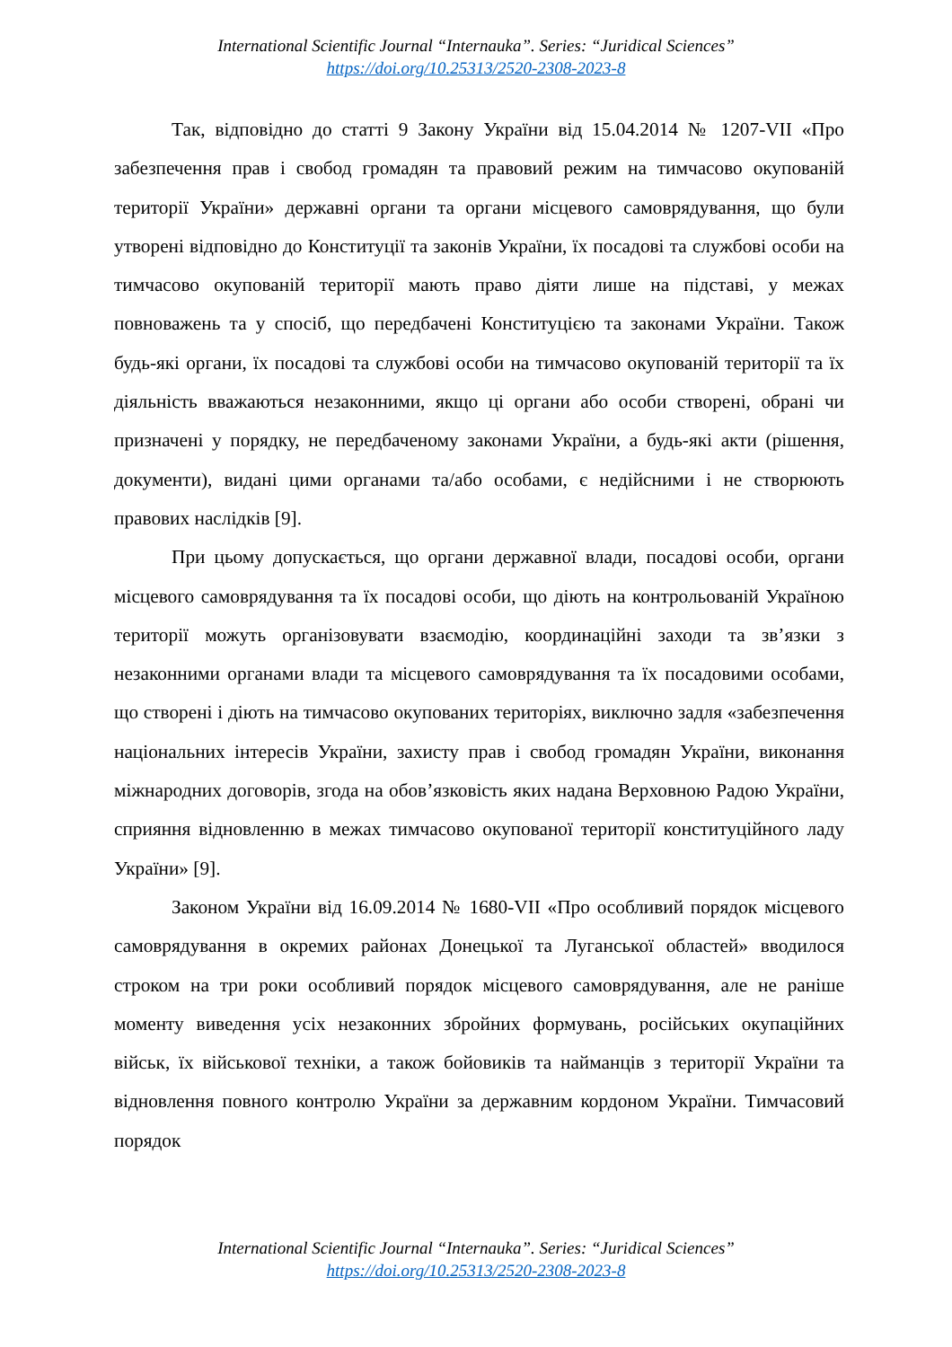International Scientific Journal “Internauka”. Series: “Juridical Sciences”
https://doi.org/10.25313/2520-2308-2023-8
Так, відповідно до статті 9 Закону України від 15.04.2014 № 1207-VII «Про забезпечення прав і свобод громадян та правовий режим на тимчасово окупованій території України» державні органи та органи місцевого самоврядування, що були утворені відповідно до Конституції та законів України, їх посадові та службові особи на тимчасово окупованій території мають право діяти лише на підставі, у межах повноважень та у спосіб, що передбачені Конституцією та законами України. Також будь-які органи, їх посадові та службові особи на тимчасово окупованій території та їх діяльність вважаються незаконними, якщо ці органи або особи створені, обрані чи призначені у порядку, не передбаченому законами України, а будь-які акти (рішення, документи), видані цими органами та/або особами, є недійсними і не створюють правових наслідків [9].
При цьому допускається, що органи державної влади, посадові особи, органи місцевого самоврядування та їх посадові особи, що діють на контрольованій Україною території можуть організовувати взаємодію, координаційні заходи та зв’язки з незаконними органами влади та місцевого самоврядування та їх посадовими особами, що створені і діють на тимчасово окупованих територіях, виключно задля «забезпечення національних інтересів України, захисту прав і свобод громадян України, виконання міжнародних договорів, згода на обов’язковість яких надана Верховною Радою України, сприяння відновленню в межах тимчасово окупованої території конституційного ладу України» [9].
Законом України від 16.09.2014 № 1680-VII «Про особливий порядок місцевого самоврядування в окремих районах Донецької та Луганської областей» вводилося строком на три роки особливий порядок місцевого самоврядування, але не раніше моменту виведення усіх незаконних збройних формувань, російських окупаційних військ, їх військової техніки, а також бойовиків та найманців з території України та відновлення повного контролю України за державним кордоном України. Тимчасовий порядок
International Scientific Journal “Internauka”. Series: “Juridical Sciences”
https://doi.org/10.25313/2520-2308-2023-8